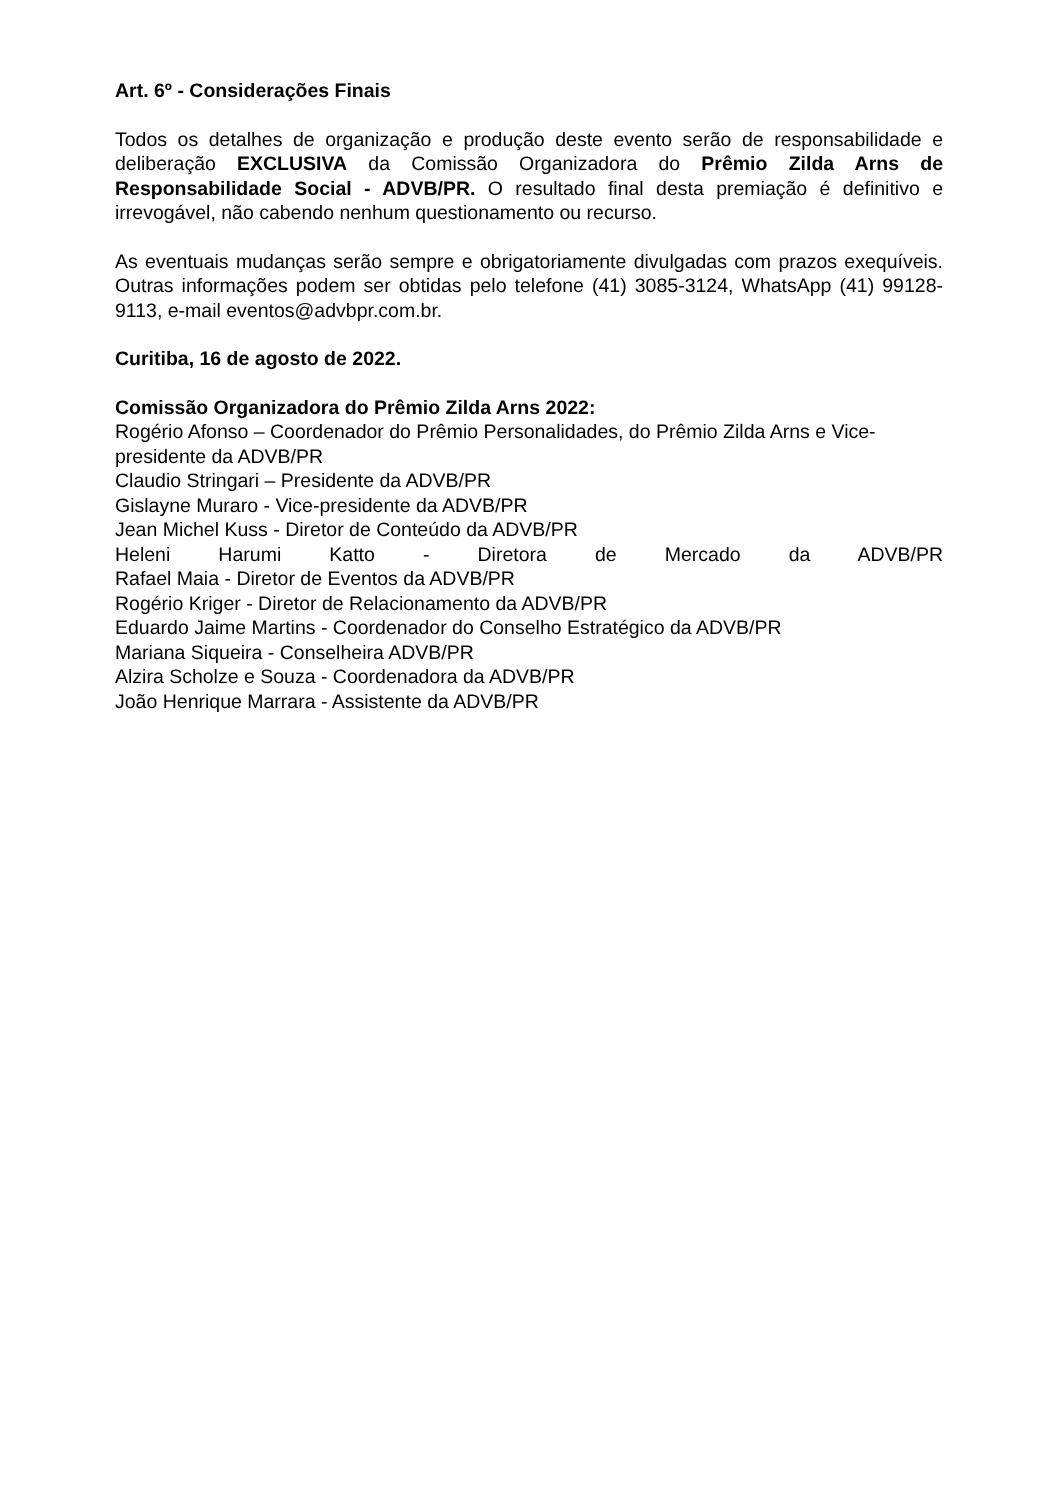Art. 6º - Considerações Finais
Todos os detalhes de organização e produção deste evento serão de responsabilidade e deliberação EXCLUSIVA da Comissão Organizadora do Prêmio Zilda Arns de Responsabilidade Social - ADVB/PR. O resultado final desta premiação é definitivo e irrevogável, não cabendo nenhum questionamento ou recurso.
As eventuais mudanças serão sempre e obrigatoriamente divulgadas com prazos exequíveis. Outras informações podem ser obtidas pelo telefone (41) 3085-3124, WhatsApp (41) 99128-9113, e-mail eventos@advbpr.com.br.
Curitiba, 16 de agosto de 2022.
Comissão Organizadora do Prêmio Zilda Arns 2022:
Rogério Afonso – Coordenador do Prêmio Personalidades, do Prêmio Zilda Arns e Vice-presidente da ADVB/PR
Claudio Stringari – Presidente da ADVB/PR
Gislayne Muraro - Vice-presidente da ADVB/PR
Jean Michel Kuss - Diretor de Conteúdo da ADVB/PR
Heleni Harumi Katto - Diretora de Mercado da ADVB/PR
Rafael Maia - Diretor de Eventos da ADVB/PR
Rogério Kriger - Diretor de Relacionamento da ADVB/PR
Eduardo Jaime Martins - Coordenador do Conselho Estratégico da ADVB/PR
Mariana Siqueira - Conselheira ADVB/PR
Alzira Scholze e Souza - Coordenadora da ADVB/PR
João Henrique Marrara - Assistente da ADVB/PR